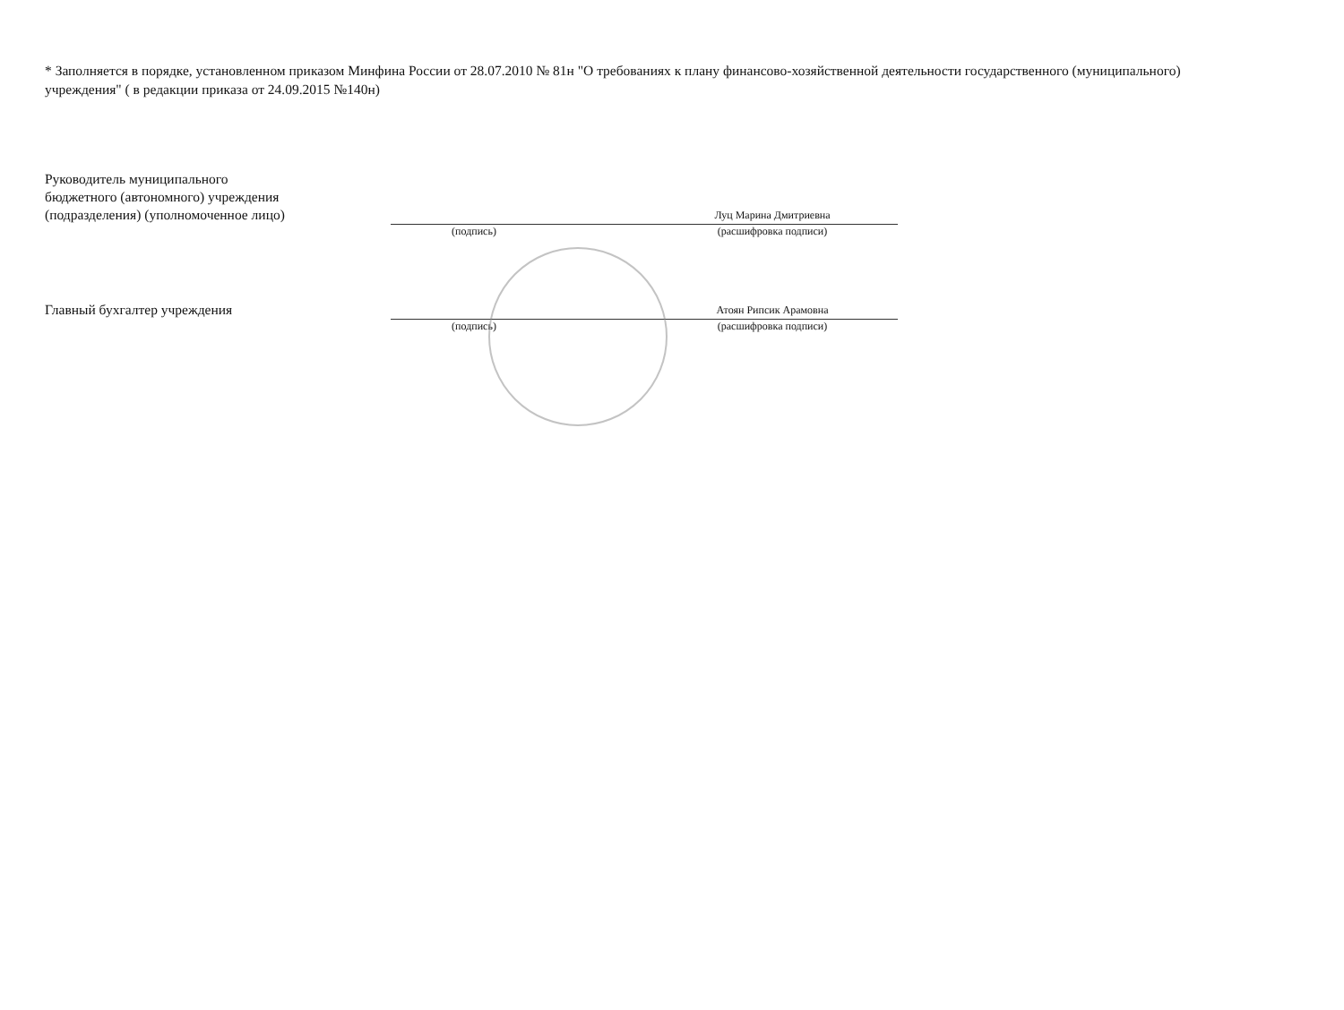* Заполняется в порядке, установленном приказом Минфина России от 28.07.2010 № 81н "О требованиях к плану финансово-хозяйственной деятельности государственного (муниципального) учреждения" ( в редакции приказа от 24.09.2015 №140н)
Руководитель муниципального
бюджетного (автономного) учреждения
(подразделения) (уполномоченное лицо)
Луц Марина Дмитриевна
(подпись) (расшифровка подписи)
Главный бухгалтер учреждения
Атоян Рипсик Арамовна
(подпись) (расшифровка подписи)